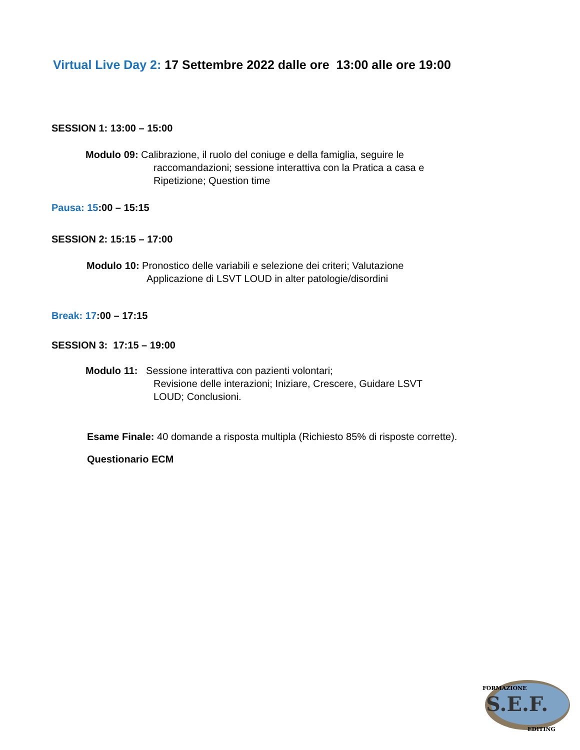Virtual Live Day 2: 17 Settembre 2022 dalle ore 13:00 alle ore 19:00
SESSION 1: 13:00 – 15:00
Modulo 09: Calibrazione, il ruolo del coniuge e della famiglia, seguire le
raccomandazioni; sessione interattiva con la Pratica a casa e
Ripetizione; Question time
Pausa: 15:00 – 15:15
SESSION 2: 15:15 – 17:00
Modulo 10: Pronostico delle variabili e selezione dei criteri; Valutazione
Applicazione di LSVT LOUD in alter patologie/disordini
Break: 17:00 – 17:15
SESSION 3: 17:15 – 19:00
Modulo 11: Sessione interattiva con pazienti volontari;
Revisione delle interazioni; Iniziare, Crescere, Guidare LSVT
LOUD; Conclusioni.
Esame Finale: 40 domande a risposta multipla (Richiesto 85% di risposte corrette).
Questionario ECM
S.E.F.
FORMAZIONE
EDITING